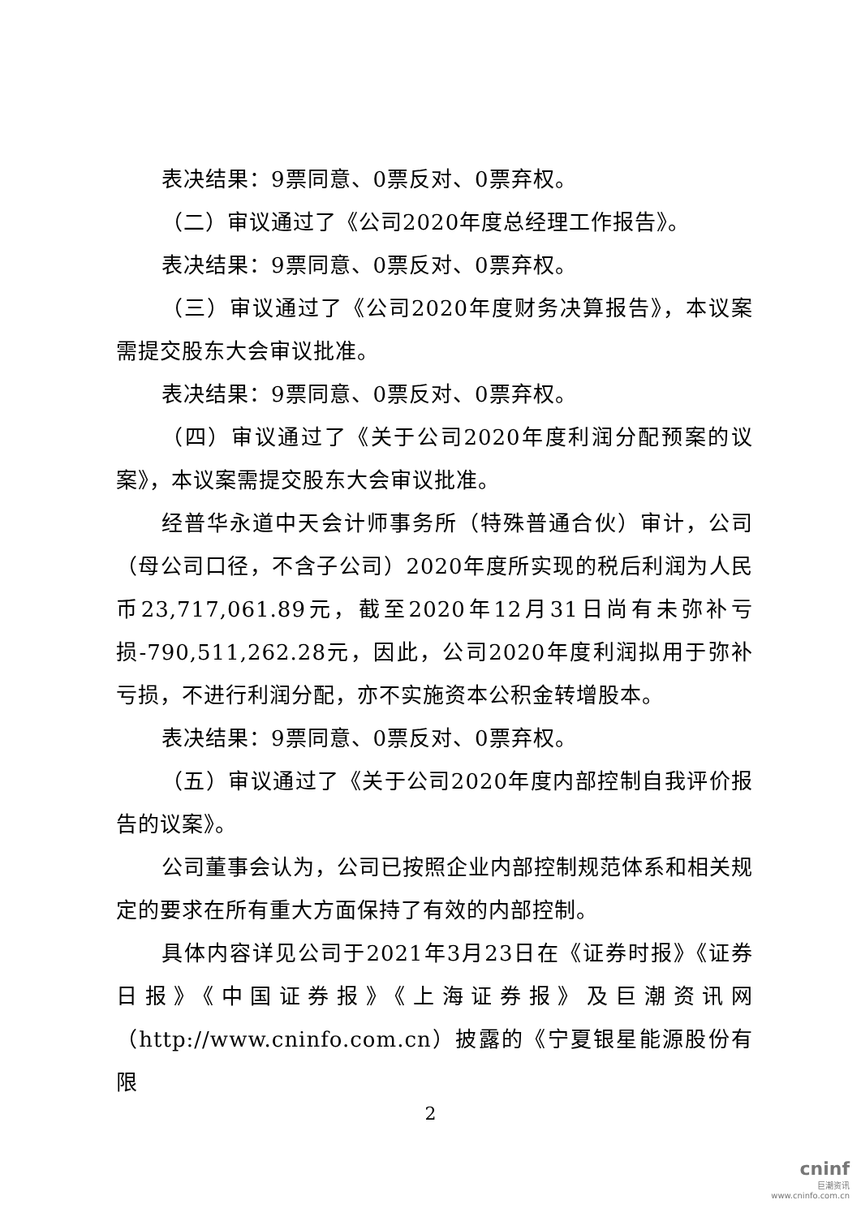表决结果：9票同意、0票反对、0票弃权。
（二）审议通过了《公司2020年度总经理工作报告》。
表决结果：9票同意、0票反对、0票弃权。
（三）审议通过了《公司2020年度财务决算报告》，本议案需提交股东大会审议批准。
表决结果：9票同意、0票反对、0票弃权。
（四）审议通过了《关于公司2020年度利润分配预案的议案》，本议案需提交股东大会审议批准。
经普华永道中天会计师事务所（特殊普通合伙）审计，公司（母公司口径，不含子公司）2020年度所实现的税后利润为人民币23,717,061.89元，截至2020年12月31日尚有未弥补亏损-790,511,262.28元，因此，公司2020年度利润拟用于弥补亏损，不进行利润分配，亦不实施资本公积金转增股本。
表决结果：9票同意、0票反对、0票弃权。
（五）审议通过了《关于公司2020年度内部控制自我评价报告的议案》。
公司董事会认为，公司已按照企业内部控制规范体系和相关规定的要求在所有重大方面保持了有效的内部控制。
具体内容详见公司于2021年3月23日在《证券时报》《证券日报》《中国证券报》《上海证券报》及巨潮资讯网（http://www.cninfo.com.cn）披露的《宁夏银星能源股份有限
2
cninf
巨潮资讯
www.cninfo.com.cn